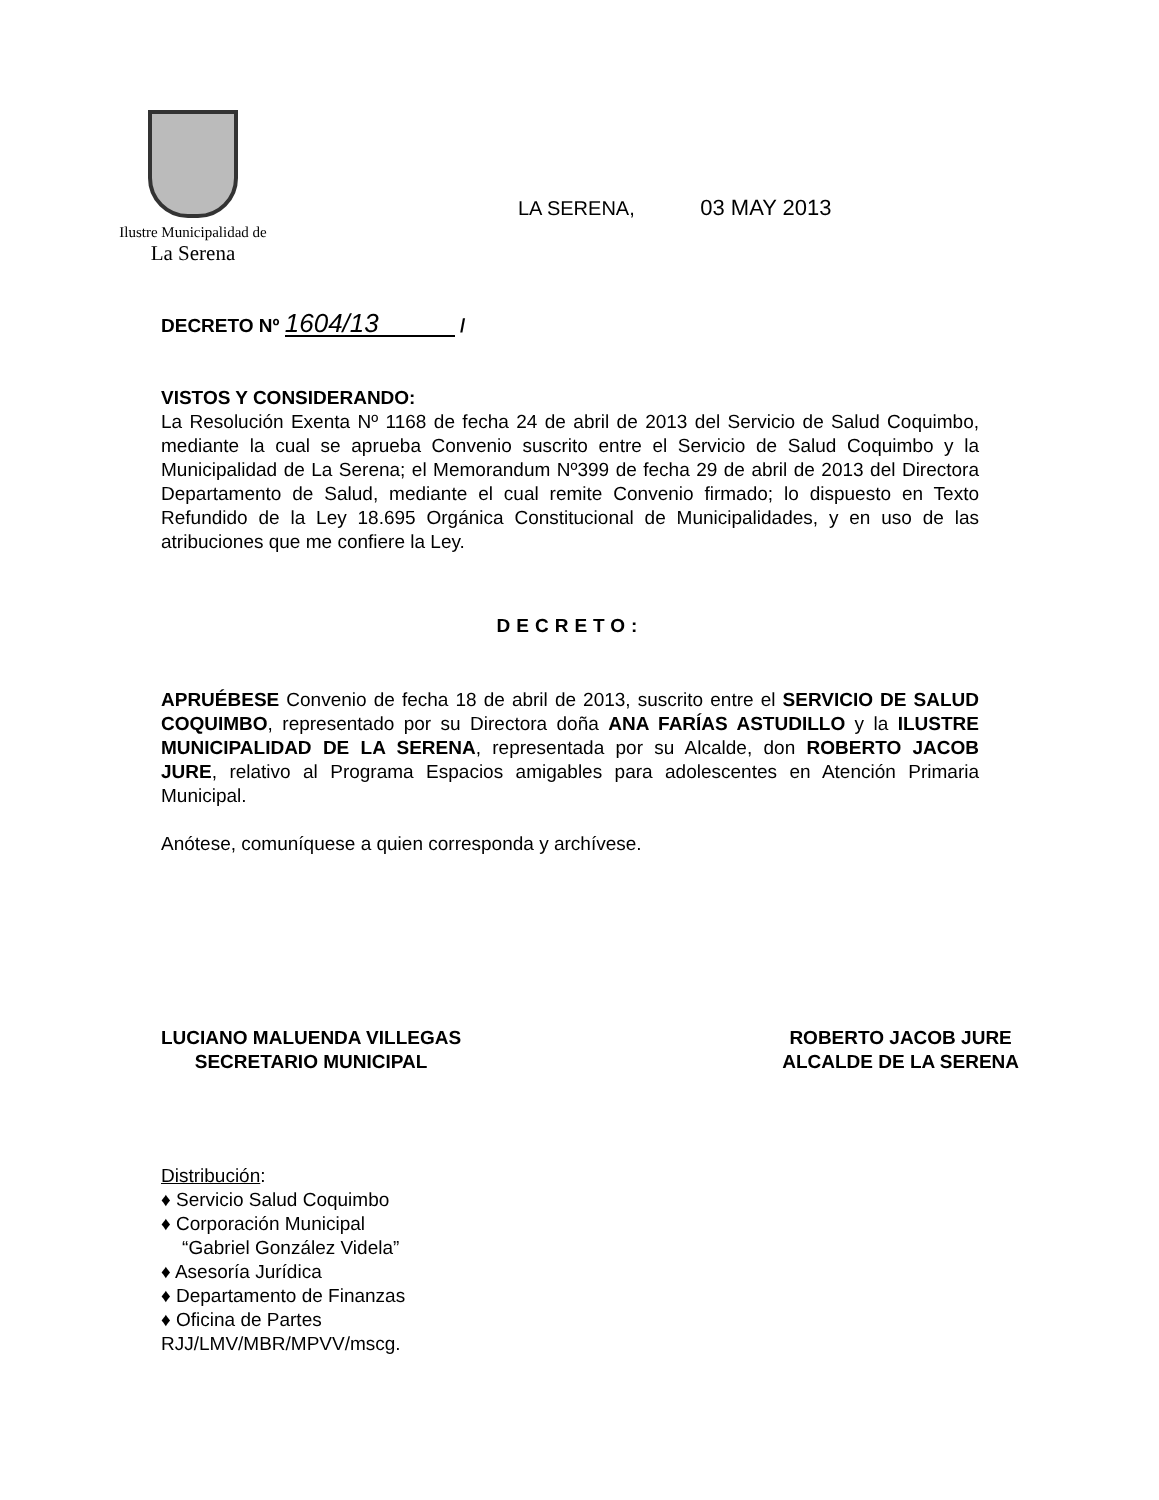Ilustre Municipalidad de
La Serena
LA SERENA, 03 MAY 2013
DECRETO Nº 1604/13 /
VISTOS Y CONSIDERANDO:
La Resolución Exenta Nº 1168 de fecha 24 de abril de 2013 del Servicio de Salud Coquimbo, mediante la cual se aprueba Convenio suscrito entre el Servicio de Salud Coquimbo y la Municipalidad de La Serena; el Memorandum Nº399 de fecha 29 de abril de 2013 del Directora Departamento de Salud, mediante el cual remite Convenio firmado; lo dispuesto en Texto Refundido de la Ley 18.695 Orgánica Constitucional de Municipalidades, y en uso de las atribuciones que me confiere la Ley.
DECRETO:
APRUÉBESE Convenio de fecha 18 de abril de 2013, suscrito entre el SERVICIO DE SALUD COQUIMBO, representado por su Directora doña ANA FARÍAS ASTUDILLO y la ILUSTRE MUNICIPALIDAD DE LA SERENA, representada por su Alcalde, don ROBERTO JACOB JURE, relativo al Programa Espacios amigables para adolescentes en Atención Primaria Municipal.
Anótese, comuníquese a quien corresponda y archívese.
LUCIANO MALUENDA VILLEGAS
SECRETARIO MUNICIPAL
ROBERTO JACOB JURE
ALCALDE DE LA SERENA
Distribución:
♦ Servicio Salud Coquimbo
♦ Corporación Municipal
“Gabriel González Videla”
♦ Asesoría Jurídica
♦ Departamento de Finanzas
♦ Oficina de Partes
RJJ/LMV/MBR/MPVV/mscg.